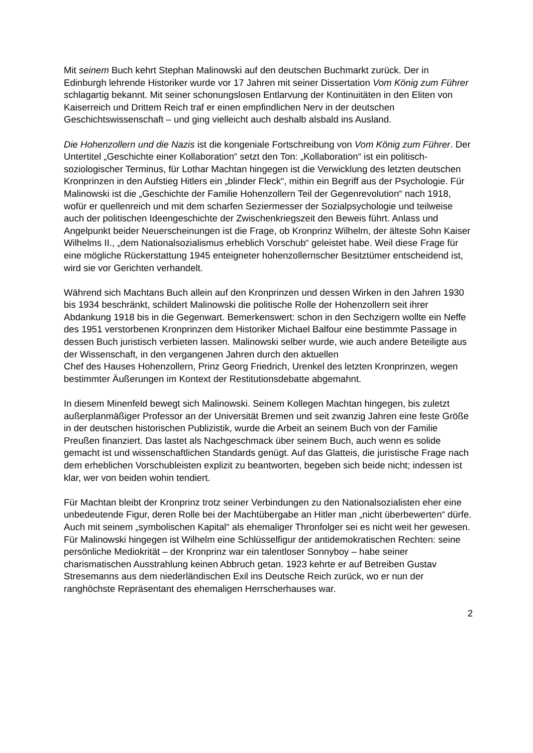Mit seinem Buch kehrt Stephan Malinowski auf den deutschen Buchmarkt zurück. Der in Edinburgh lehrende Historiker wurde vor 17 Jahren mit seiner Dissertation Vom König zum Führer schlagartig bekannt. Mit seiner schonungslosen Entlarvung der Kontinuitäten in den Eliten von Kaiserreich und Drittem Reich traf er einen empfindlichen Nerv in der deutschen Geschichtswissenschaft – und ging vielleicht auch deshalb alsbald ins Ausland.
Die Hohenzollern und die Nazis ist die kongeniale Fortschreibung von Vom König zum Führer. Der Untertitel „Geschichte einer Kollaboration“ setzt den Ton: „Kollaboration“ ist ein politisch-soziologischer Terminus, für Lothar Machtan hingegen ist die Verwicklung des letzten deutschen Kronprinzen in den Aufstieg Hitlers ein „blinder Fleck“, mithin ein Begriff aus der Psychologie. Für Malinowski ist die „Geschichte der Familie Hohenzollern Teil der Gegenrevolution“ nach 1918, wofür er quellenreich und mit dem scharfen Seziermesser der Sozialpsychologie und teilweise auch der politischen Ideengeschichte der Zwischenkriegszeit den Beweis führt. Anlass und Angelpunkt beider Neuerscheinungen ist die Frage, ob Kronprinz Wilhelm, der älteste Sohn Kaiser Wilhelms II., „dem Nationalsozialismus erheblich Vorschub“ geleistet habe. Weil diese Frage für eine mögliche Rückerstattung 1945 enteigneter hohenzollernscher Besitztümer entscheidend ist, wird sie vor Gerichten verhandelt.
Während sich Machtans Buch allein auf den Kronprinzen und dessen Wirken in den Jahren 1930 bis 1934 beschränkt, schildert Malinowski die politische Rolle der Hohenzollern seit ihrer Abdankung 1918 bis in die Gegenwart. Bemerkenswert: schon in den Sechzigern wollte ein Neffe des 1951 verstorbenen Kronprinzen dem Historiker Michael Balfour eine bestimmte Passage in dessen Buch juristisch verbieten lassen. Malinowski selber wurde, wie auch andere Beteiligte aus der Wissenschaft, in den vergangenen Jahren durch den aktuellen
Chef des Hauses Hohenzollern, Prinz Georg Friedrich, Urenkel des letzten Kronprinzen, wegen bestimmter Äußerungen im Kontext der Restitutionsdebatte abgemahnt.
In diesem Minenfeld bewegt sich Malinowski. Seinem Kollegen Machtan hingegen, bis zuletzt außerplanmäßiger Professor an der Universität Bremen und seit zwanzig Jahren eine feste Größe in der deutschen historischen Publizistik, wurde die Arbeit an seinem Buch von der Familie Preußen finanziert. Das lastet als Nachgeschmack über seinem Buch, auch wenn es solide gemacht ist und wissenschaftlichen Standards genügt. Auf das Glatteis, die juristische Frage nach dem erheblichen Vorschubleisten explizit zu beantworten, begeben sich beide nicht; indessen ist klar, wer von beiden wohin tendiert.
Für Machtan bleibt der Kronprinz trotz seiner Verbindungen zu den Nationalsozialisten eher eine unbedeutende Figur, deren Rolle bei der Machtübergabe an Hitler man „nicht überbewerten“ dürfe. Auch mit seinem „symbolischen Kapital“ als ehemaliger Thronfolger sei es nicht weit her gewesen. Für Malinowski hingegen ist Wilhelm eine Schlüsselfigur der antidemokratischen Rechten: seine persönliche Mediokrität – der Kronprinz war ein talentloser Sonnyboy – habe seiner charismatischen Ausstrahlung keinen Abbruch getan. 1923 kehrte er auf Betreiben Gustav Stresemanns aus dem niederländischen Exil ins Deutsche Reich zurück, wo er nun der ranghöchste Repräsentant des ehemaligen Herrscherhauses war.
2